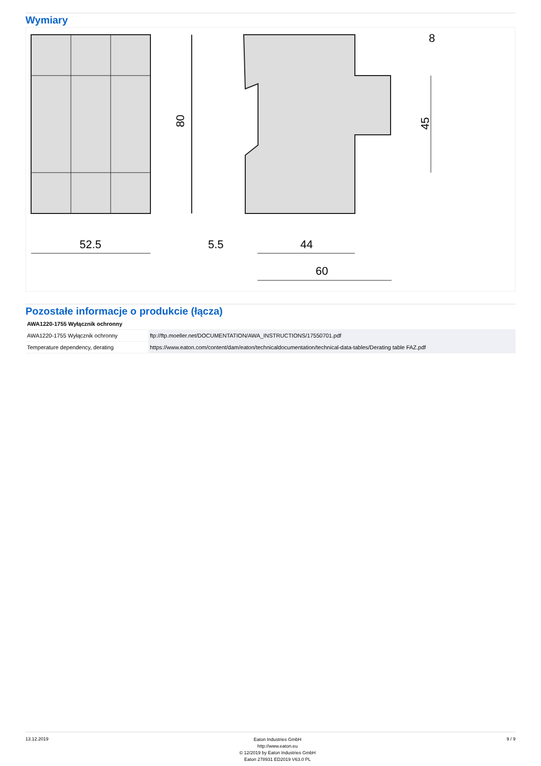Wymiary
80
52.5
44
5.5
60
45
8
Pozostałe informacje o produkcie (łącza)
| AWA1220-1755 Wyłącznik ochronny | |
| --- | --- |
| AWA1220-1755 Wyłącznik ochronny | ftp://ftp.moeller.net/DOCUMENTATION/AWA_INSTRUCTIONS/17550701.pdf |
| Temperature dependency, derating | https://www.eaton.com/content/dam/eaton/technicaldocumentation/technical-data-tables/Derating table FAZ.pdf |
13.12.2019
Eaton Industries GmbH
http://www.eaton.eu
© 12/2019 by Eaton Industries GmbH
Eaton 278931 ED2019 V63.0 PL
9 / 9